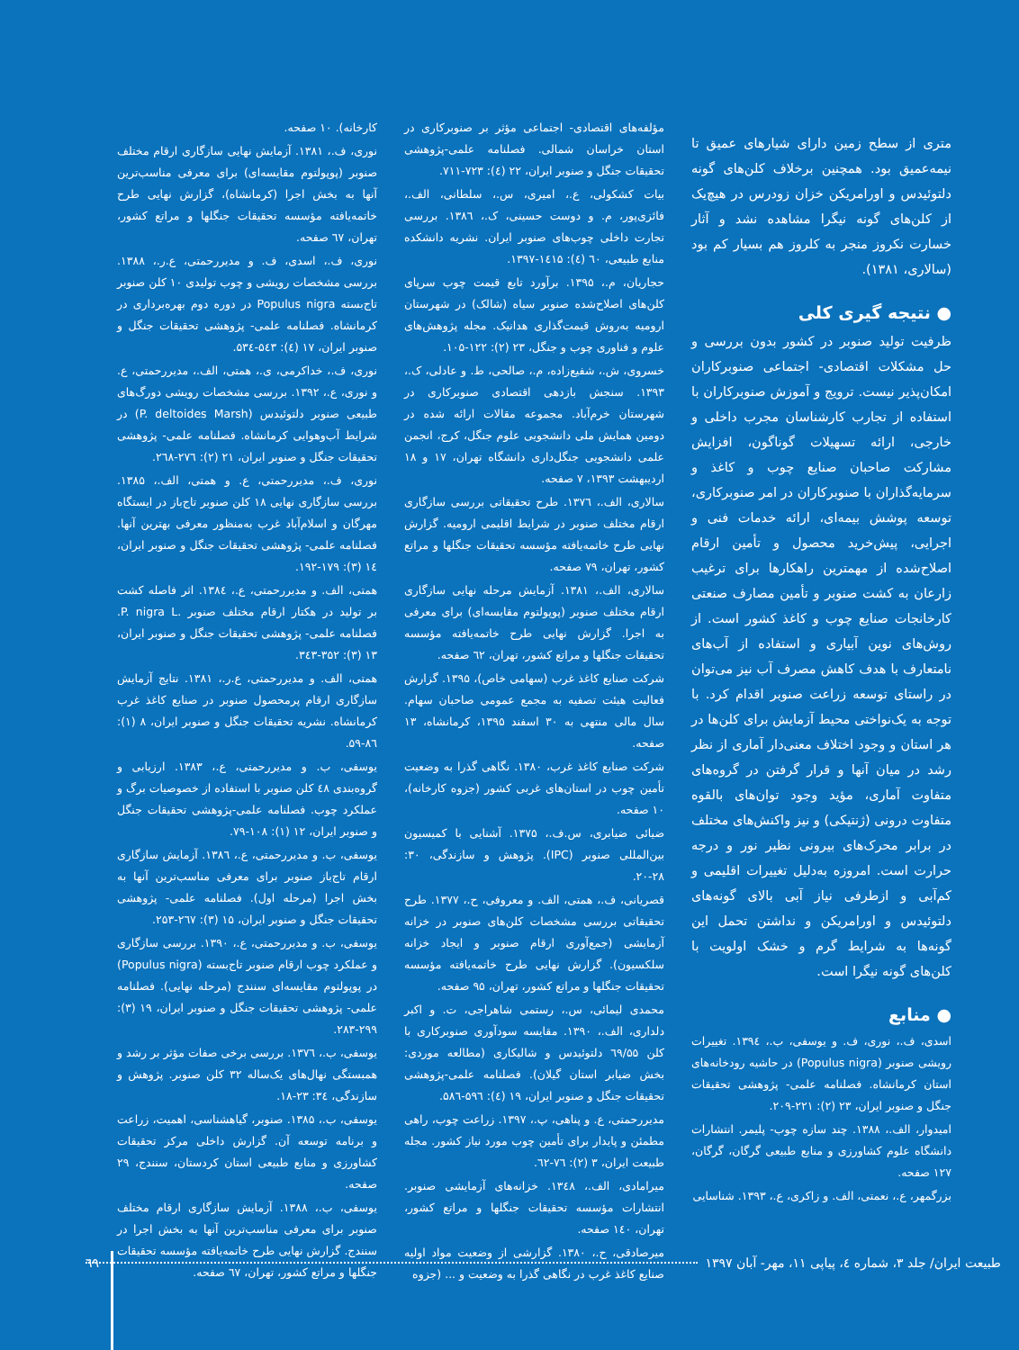متری از سطح زمین دارای شیارهای عمیق تا نیمه‌عمیق بود. همچنین برخلاف کلن‌های گونه دلتوئیدس و اورامریکن خزان زودرس در هیچ‌یک از کلن‌های گونه نیگرا مشاهده نشد و آثار خسارت نکروز منجر به کلروز هم بسیار کم بود (سالاری، ۱۳۸۱).
● نتیجه گیری کلی
ظرفیت تولید صنوبر در کشور بدون بررسی و حل مشکلات اقتصادی- اجتماعی صنوبرکاران امکان‌پذیر نیست. ترویج و آموزش صنوبرکاران با استفاده از تجارب کارشناسان مجرب داخلی و خارجی، ارائه تسهیلات گوناگون، افزایش مشارکت صاحبان صنایع چوب و کاغذ و سرمایه‌گذاران با صنوبرکاران در امر صنوبرکاری، توسعه پوشش بیمه‌ای، ارائه خدمات فنی و اجرایی، پیش‌خرید محصول و تأمین ارقام اصلاح‌شده از مهمترین راهکارها برای ترغیب زارعان به کشت صنوبر و تأمین مصارف صنعتی کارخانجات صنایع چوب و کاغذ کشور است. از روش‌های نوین آبیاری و استفاده از آب‌های نامتعارف با هدف کاهش مصرف آب نیز می‌توان در راستای توسعه زراعت صنوبر اقدام کرد. با توجه به یک‌نواختی محیط آزمایش برای کلن‌ها در هر استان و وجود اختلاف معنی‌دار آماری از نظر رشد در میان آنها و قرار گرفتن در گروه‌های متفاوت آماری، مؤید وجود توان‌های بالقوه متفاوت درونی (ژنتیکی) و نیز واکنش‌های مختلف در برابر محرک‌های بیرونی نظیر نور و درجه حرارت است. امروزه به‌دلیل تغییرات اقلیمی و کم‌آبی و ازطرفی نیاز آبی بالای گونه‌های دلتوئیدس و اورامریکن و نداشتن تحمل این گونه‌ها به شرایط گرم و خشک اولویت با کلن‌های گونه نیگرا است.
● منابع
اسدی، ف.، نوری، ف. و یوسفی، ب.، ۱۳۹٤. تغییرات رویشی صنوبر (Populus nigra) در حاشیه رودخانه‌های استان کرمانشاه. فصلنامه علمی- پژوهشی تحقیقات جنگل و صنوبر ایران، ۲۳ (۲): ۲۲۱-۲۰۹.
امیدوار، الف.، ۱۳۸۸. چند سازه چوب- پلیمر. انتشارات دانشگاه علوم کشاورزی و منابع طبیعی گرگان، گرگان، ۱۲۷ صفحه.
بزرگمهر، ع.، نعمتی، الف. و زاکری، ع.، ۱۳۹۳. شناسایی
مؤلفه‌های اقتصادی- اجتماعی مؤثر بر صنوبرکاری در استان خراسان شمالی. فصلنامه علمی-پژوهشی تحقیقات جنگل و صنوبر ایران، ۲۲ (٤): ۷۲۳-۷۱۱.
بیات کشکولی، ع.، امیری، س.، سلطانی، الف.، فائزی‌پور، م. و دوست حسینی، ک.، ۱۳۸٦. بررسی تجارت داخلی چوب‌های صنوبر ایران. نشریه دانشکده منابع طبیعی، ٦۰ (٤): ۱٤۱۵-۱۳۹۷.
حجاریان، م.، ۱۳۹۵. برآورد تابع قیمت چوب سرپای کلن‌های اصلاح‌شده صنوبر سیاه (شالک) در شهرستان ارومیه به‌روش قیمت‌گذاری هدانیک. مجله پژوهش‌های علوم و فناوری چوب و جنگل، ۲۳ (۲): ۱۲۲-۱۰۵.
خسروی، ش.، شفیع‌زاده، م.، صالحی، ط. و عادلی، ک.، ۱۳۹۳. سنجش بازدهی اقتصادی صنوبرکاری در شهرستان خرم‌آباد. مجموعه مقالات ارائه شده در دومین همایش ملی دانشجویی علوم جنگل، کرج، انجمن علمی دانشجویی جنگل‌داری دانشگاه تهران، ۱۷ و ۱۸ اردیبهشت ۱۳۹۳، ۷ صفحه.
سالاری، الف.، ۱۳۷٦. طرح تحقیقاتی بررسی سازگاری ارقام مختلف صنوبر در شرایط اقلیمی ارومیه. گزارش نهایی طرح خاتمه‌یافته مؤسسه تحقیقات جنگلها و مراتع کشور، تهران، ۷۹ صفحه.
سالاری، الف.، ۱۳۸۱. آزمایش مرحله نهایی سازگاری ارقام مختلف صنوبر (پوپولتوم مقایسه‌ای) برای معرفی به اجرا. گزارش نهایی طرح خاتمه‌یافته مؤسسه تحقیقات جنگلها و مراتع کشور، تهران، ٦۲ صفحه.
شرکت صنایع کاغذ غرب (سهامی خاص)، ۱۳۹۵. گزارش فعالیت هیئت تصفیه به مجمع عمومی صاحبان سهام. سال مالی منتهی به ۳۰ اسفند ۱۳۹۵، کرمانشاه، ۱۳ صفحه.
شرکت صنایع کاغذ غرب، ۱۳۸۰. نگاهی گذرا به وضعیت تأمین چوب در استان‌های غربی کشور (جزوه کارخانه)، ۱۰ صفحه.
ضیائی ضیابری، س.ف.، ۱۳۷۵. آشنایی با کمیسیون بین‌المللی صنوبر (IPC). پژوهش و سازندگی، ۳۰: ۲۸-۲۰.
قصریانی، ف.، همتی، الف. و معروفی، ح.، ۱۳۷۷. طرح تحقیقاتی بررسی مشخصات کلن‌های صنوبر در خزانه آزمایشی (جمع‌آوری ارقام صنوبر و ایجاد خزانه سلکسیون). گزارش نهایی طرح خاتمه‌یافته مؤسسه تحقیقات جنگلها و مراتع کشور، تهران، ۹۵ صفحه.
محمدی لیمائی، س.، رستمی شاهراجی، ت. و اکبر دلداری، الف.، ۱۳۹۰. مقایسه سودآوری صنوبرکاری با کلن ٦۹/۵۵ دلتوئیدس و شالیکاری (مطالعه موردی: بخش ضیابر استان گیلان). فصلنامه علمی-پژوهشی تحقیقات جنگل و صنوبر ایران، ۱۹ (٤): ۵۹٦-۵۸٦.
مدیررحمتی، ع. و پناهی، پ.، ۱۳۹۷. زراعت چوب، راهی مطمئن و پایدار برای تأمین چوب مورد نیاز کشور. مجله طبیعت ایران، ۳ (۲): ۷٦-٦۲.
میرامادی، الف.، ۱۳٤۸. خزانه‌های آزمایشی صنوبر. انتشارات مؤسسه تحقیقات جنگلها و مراتع کشور، تهران، ۱٤۰ صفحه.
میرصادقی، ح.، ۱۳۸۰. گزارشی از وضعیت مواد اولیه صنایع کاغذ غرب در نگاهی گذرا به وضعیت و ... (جزوه
کارخانه). ۱۰ صفحه.
نوری، ف.، ۱۳۸۱. آزمایش نهایی سازگاری ارقام مختلف صنوبر (پوپولتوم مقایسه‌ای) برای معرفی مناسب‌ترین آنها به بخش اجرا (کرمانشاه)، گزارش نهایی طرح خاتمه‌یافته مؤسسه تحقیقات جنگلها و مراتع کشور، تهران، ٦۷ صفحه.
نوری، ف.، اسدی، ف. و مدیررحمتی، ع.ر.، ۱۳۸۸. بررسی مشخصات رویشی و چوب تولیدی ۱۰ کلن صنوبر تاج‌بسته Populus nigra در دوره دوم بهره‌برداری در کرمانشاه. فصلنامه علمی- پژوهشی تحقیقات جنگل و صنوبر ایران، ۱۷ (٤): ۵٤۳-۵۳٤.
نوری، ف.، خداکرمی، ی.، همتی، الف.، مدیررحمتی، ع. و نوری، ع.، ۱۳۹۲. بررسی مشخصات رویشی دورگ‌های طبیعی صنوبر دلتوئیدس (P. deltoides Marsh) در شرایط آب‌وهوایی کرمانشاه. فصلنامه علمی- پژوهشی تحقیقات جنگل و صنوبر ایران، ۲۱ (۲): ۲۷٦-۲٦۸.
نوری، ف.، مدیررحمتی، ع. و همتی، الف.، ۱۳۸۵. بررسی سازگاری نهایی ۱۸ کلن صنوبر تاج‌باز در ایستگاه مهرگان و اسلام‌آباد غرب به‌منظور معرفی بهترین آنها. فصلنامه علمی- پژوهشی تحقیقات جنگل و صنوبر ایران، ۱٤ (۳): ۱۷۹-۱۹۲.
همتی، الف. و مدیررحمتی، ع.، ۱۳۸٤. اثر فاصله کشت بر تولید در هکتار ارقام مختلف صنوبر .P. nigra L. فصلنامه علمی- پژوهشی تحقیقات جنگل و صنوبر ایران، ۱۳ (۳): ۳۵۲-۳٤۳.
همتی، الف. و مدیررحمتی، ع.ر.، ۱۳۸۱. نتایج آزمایش سازگاری ارقام پرمحصول صنوبر در صنایع کاغذ غرب کرمانشاه. نشریه تحقیقات جنگل و صنوبر ایران، ۸ (۱): ۸٦-۵۹.
یوسفی، ب. و مدیررحمتی، ع.، ۱۳۸۳. ارزیابی و گروه‌بندی ٤۸ کلن صنوبر با استفاده از خصوصیات برگ و عملکرد چوب. فصلنامه علمی-پژوهشی تحقیقات جنگل و صنوبر ایران، ۱۲ (۱): ۱۰۸-۷۹.
یوسفی، ب. و مدیررحمتی، ع.، ۱۳۸٦. آزمایش سازگاری ارقام تاج‌باز صنوبر برای معرفی مناسب‌ترین آنها به بخش اجرا (مرحله اول). فصلنامه علمی- پژوهشی تحقیقات جنگل و صنوبر ایران، ۱۵ (۳): ۲٦۷-۲۵۳.
یوسفی، ب. و مدیررحمتی، ع.، ۱۳۹۰. بررسی سازگاری و عملکرد چوب ارقام صنوبر تاج‌بسته (Populus nigra) در پوپولتوم مقایسه‌ای سنندج (مرحله نهایی). فصلنامه علمی- پژوهشی تحقیقات جنگل و صنوبر ایران، ۱۹ (۳): ۲۹۹-۲۸۳.
یوسفی، ب.، ۱۳۷٦. بررسی برخی صفات مؤثر بر رشد و همبستگی نهال‌های یک‌ساله ۳۲ کلن صنوبر. پژوهش و سازندگی، ۳٤: ۲۳-۱۸.
یوسفی، ب.، ۱۳۸۵. صنوبر، گیاهشناسی، اهمیت، زراعت و برنامه توسعه آن. گزارش داخلی مرکز تحقیقات کشاورزی و منابع طبیعی استان کردستان، سنندج، ۲۹ صفحه.
یوسفی، ب.، ۱۳۸۸. آزمایش سازگاری ارقام مختلف صنوبر برای معرفی مناسب‌ترین آنها به بخش اجرا در سنندج. گزارش نهایی طرح خاتمه‌یافته مؤسسه تحقیقات جنگلها و مراتع کشور، تهران، ٦۷ صفحه.
٦۹ طبیعت ایران/ جلد ۳، شماره ٤، پیاپی ۱۱، مهر- آبان ۱۳۹۷